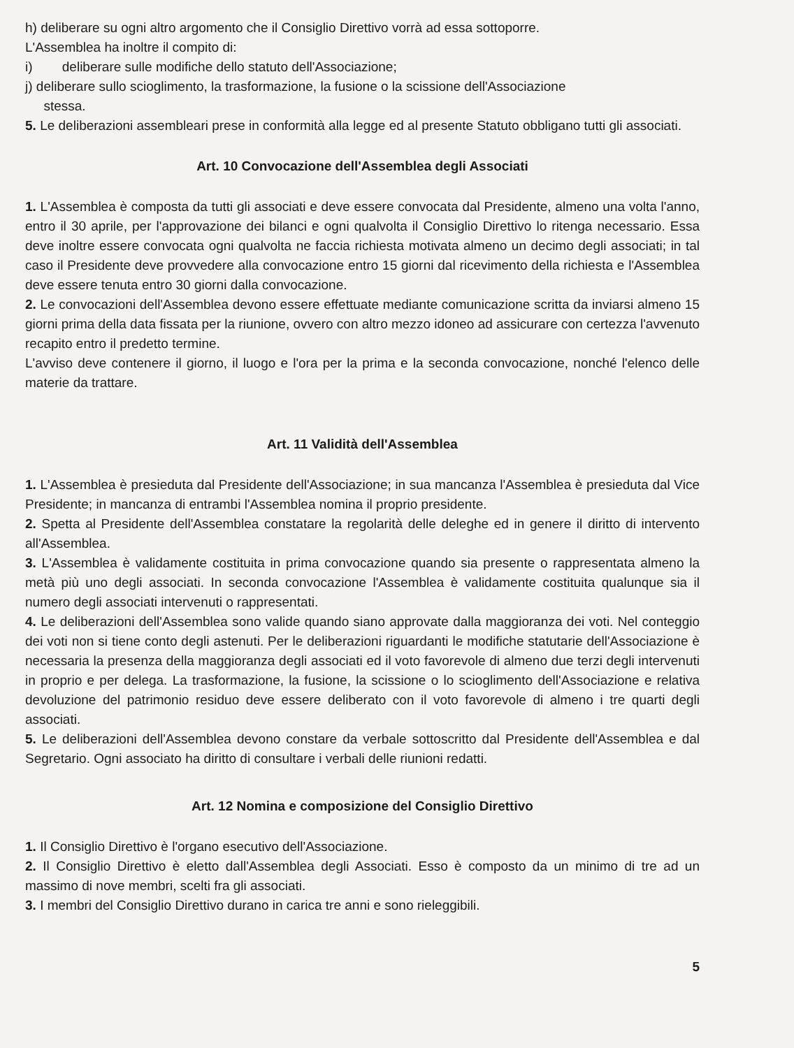h) deliberare su ogni altro argomento che il Consiglio Direttivo vorrà ad essa sottoporre.
L'Assemblea ha inoltre il compito di:
i) deliberare sulle modifiche dello statuto dell'Associazione;
j) deliberare sullo scioglimento, la trasformazione, la fusione o la scissione dell'Associazione
stessa.
5. Le deliberazioni assembleari prese in conformità alla legge ed al presente Statuto obbligano tutti gli associati.
Art. 10 Convocazione dell'Assemblea degli Associati
1. L'Assemblea è composta da tutti gli associati e deve essere convocata dal Presidente, almeno una volta l'anno, entro il 30 aprile, per l'approvazione dei bilanci e ogni qualvolta il Consiglio Direttivo lo ritenga necessario. Essa deve inoltre essere convocata ogni qualvolta ne faccia richiesta motivata almeno un decimo degli associati; in tal caso il Presidente deve provvedere alla convocazione entro 15 giorni dal ricevimento della richiesta e l'Assemblea deve essere tenuta entro 30 giorni dalla convocazione.
2. Le convocazioni dell'Assemblea devono essere effettuate mediante comunicazione scritta da inviarsi almeno 15 giorni prima della data fissata per la riunione, ovvero con altro mezzo idoneo ad assicurare con certezza l'avvenuto recapito entro il predetto termine.
L'avviso deve contenere il giorno, il luogo e l'ora per la prima e la seconda convocazione, nonché l'elenco delle materie da trattare.
Art. 11 Validità dell'Assemblea
1. L'Assemblea è presieduta dal Presidente dell'Associazione; in sua mancanza l'Assemblea è presieduta dal Vice Presidente; in mancanza di entrambi l'Assemblea nomina il proprio presidente.
2. Spetta al Presidente dell'Assemblea constatare la regolarità delle deleghe ed in genere il diritto di intervento all'Assemblea.
3. L'Assemblea è validamente costituita in prima convocazione quando sia presente o rappresentata almeno la metà più uno degli associati. In seconda convocazione l'Assemblea è validamente costituita qualunque sia il numero degli associati intervenuti o rappresentati.
4. Le deliberazioni dell'Assemblea sono valide quando siano approvate dalla maggioranza dei voti. Nel conteggio dei voti non si tiene conto degli astenuti. Per le deliberazioni riguardanti le modifiche statutarie dell'Associazione è necessaria la presenza della maggioranza degli associati ed il voto favorevole di almeno due terzi degli intervenuti in proprio e per delega. La trasformazione, la fusione, la scissione o lo scioglimento dell'Associazione e relativa devoluzione del patrimonio residuo deve essere deliberato con il voto favorevole di almeno i tre quarti degli associati.
5. Le deliberazioni dell'Assemblea devono constare da verbale sottoscritto dal Presidente dell'Assemblea e dal Segretario. Ogni associato ha diritto di consultare i verbali delle riunioni redatti.
Art. 12 Nomina e composizione del Consiglio Direttivo
1. Il Consiglio Direttivo è l'organo esecutivo dell'Associazione.
2. Il Consiglio Direttivo è eletto dall'Assemblea degli Associati. Esso è composto da un minimo di tre ad un massimo di nove membri, scelti fra gli associati.
3. I membri del Consiglio Direttivo durano in carica tre anni e sono rieleggibili.
5